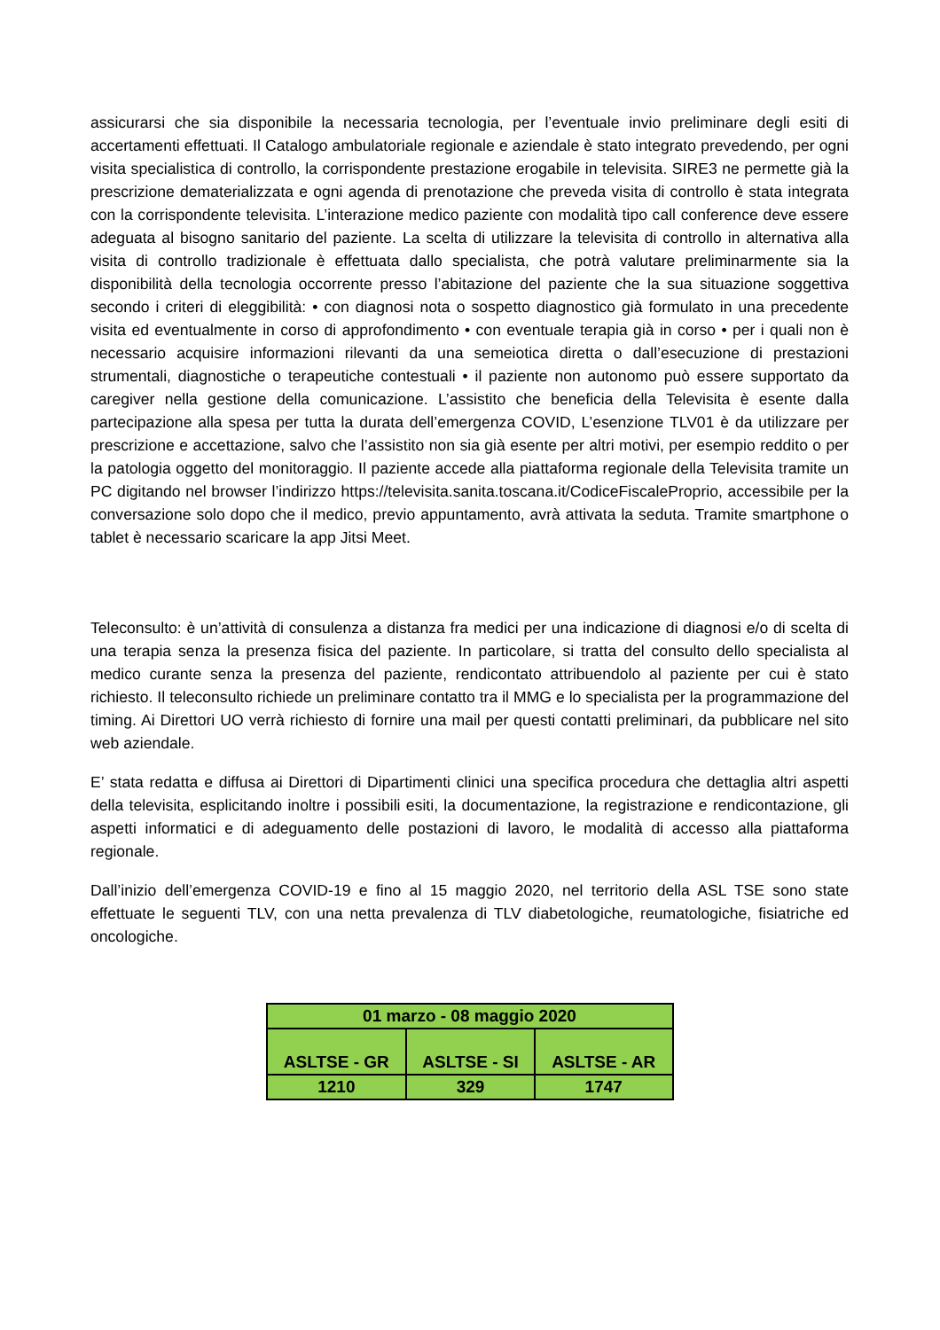assicurarsi che sia disponibile la necessaria tecnologia, per l’eventuale invio preliminare degli esiti di accertamenti effettuati. Il Catalogo ambulatoriale regionale e aziendale è stato integrato prevedendo, per ogni visita specialistica di controllo, la corrispondente prestazione erogabile in televisita. SIRE3 ne permette già la prescrizione dematerializzata e ogni agenda di prenotazione che preveda visita di controllo è stata integrata con la corrispondente televisita. L’interazione medico paziente con modalità tipo call conference deve essere adeguata al bisogno sanitario del paziente. La scelta di utilizzare la televisita di controllo in alternativa alla visita di controllo tradizionale è effettuata dallo specialista, che potrà valutare preliminarmente sia la disponibilità della tecnologia occorrente presso l’abitazione del paziente che la sua situazione soggettiva secondo i criteri di eleggibilità: • con diagnosi nota o sospetto diagnostico già formulato in una precedente visita ed eventualmente in corso di approfondimento • con eventuale terapia già in corso • per i quali non è necessario acquisire informazioni rilevanti da una semeiotica diretta o dall’esecuzione di prestazioni strumentali, diagnostiche o terapeutiche contestuali • il paziente non autonomo può essere supportato da caregiver nella gestione della comunicazione. L’assistito che beneficia della Televisita è esente dalla partecipazione alla spesa per tutta la durata dell’emergenza COVID, L’esenzione TLV01 è da utilizzare per prescrizione e accettazione, salvo che l’assistito non sia già esente per altri motivi, per esempio reddito o per la patologia oggetto del monitoraggio. Il paziente accede alla piattaforma regionale della Televisita tramite un PC digitando nel browser l’indirizzo https://televisita.sanita.toscana.it/CodiceFiscaleProprio, accessibile per la conversazione solo dopo che il medico, previo appuntamento, avrà attivata la seduta. Tramite smartphone o tablet è necessario scaricare la app Jitsi Meet.
Teleconsulto: è un’attività di consulenza a distanza fra medici per una indicazione di diagnosi e/o di scelta di una terapia senza la presenza fisica del paziente. In particolare, si tratta del consulto dello specialista al medico curante senza la presenza del paziente, rendicontato attribuendolo al paziente per cui è stato richiesto. Il teleconsulto richiede un preliminare contatto tra il MMG e lo specialista per la programmazione del timing. Ai Direttori UO verrà richiesto di fornire una mail per questi contatti preliminari, da pubblicare nel sito web aziendale.
E’ stata redatta e diffusa ai Direttori di Dipartimenti clinici una specifica procedura che dettaglia altri aspetti della televisita, esplicitando inoltre i possibili esiti, la documentazione, la registrazione e rendicontazione, gli aspetti informatici e di adeguamento delle postazioni di lavoro, le modalità di accesso alla piattaforma regionale.
Dall’inizio dell’emergenza COVID-19 e fino al 15 maggio 2020, nel territorio della ASL TSE sono state effettuate le seguenti TLV, con una netta prevalenza di TLV diabetologiche, reumatologiche, fisiatriche ed oncologiche.
| 01 marzo - 08 maggio 2020 | | |
| ASLTSE - GR | ASLTSE - SI | ASLTSE - AR |
| 1210 | 329 | 1747 |